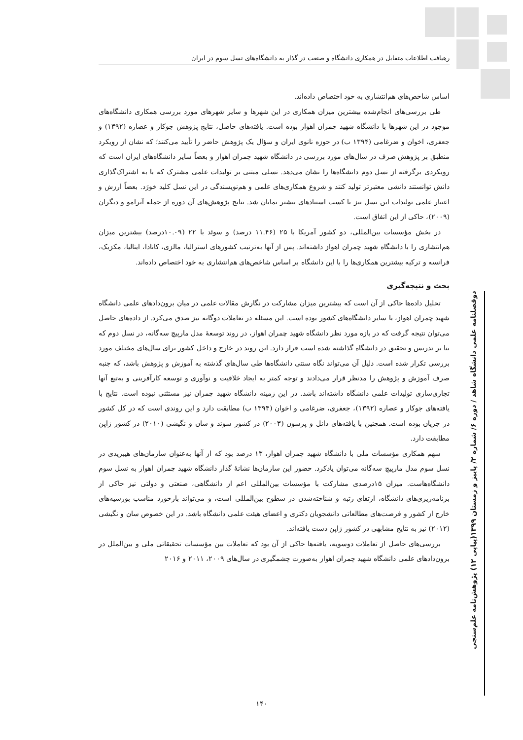رهیافت اطلاعات متقابل در همکاری دانشگاه و صنعت در گذار به دانشگاه‌های نسل سوم در ایران
اساس شاخص‌های هم‌انتشاری به خود اختصاص داده‌اند.
طی بررسی‌های انجام‌شده بیشترین میزان همکاری در این شهرها و سایر شهرهای مورد بررسی همکاری دانشگاه‌های موجود در این شهرها با دانشگاه شهید چمران اهواز بوده است. یافته‌های حاصل، نتایج پژوهش جوکار و عصاره (۱۳۹۲) و جعفری، اخوان و ضرغامی (۱۳۹۴ ب) در حوزه نانوی ایران و سؤال یک پژوهش حاضر را تأیید می‌کنند؛ که نشان از رویکرد منطبق بر پژوهش صرف در سال‌های مورد بررسی در دانشگاه شهید چمران اهواز و بعضاً سایر دانشگاه‌های ایران است که رویکردی برگرفته از نسل دوم دانشگاه‌ها را نشان می‌دهد. نسلی مبتنی بر تولیدات علمی مشترک که با به اشتراک‌گذاری دانش توانستند دانشی معتبرتر تولید کنند و شروع همکاری‌های علمی و هم‌نویسندگی در این نسل کلید خورَد. بعضاً ارزش و اعتبار علمی تولیدات این نسل نیز با کسب استنادهای بیشتر نمایان شد. نتایج پژوهش‌های آن دوره از جمله آبرامو و دیگران (۲۰۰۹)، حاکی از این اتفاق است.
در بخش مؤسسات بین‌المللی، دو کشور آمریکا با ۲۵ (۱۱.۴۶ درصد) و سوئد با ۲۲ (۱۰.۰۹درصد) بیشترین میزان هم‌انتشاری را با دانشگاه شهید چمران اهواز داشته‌اند. پس از آنها به‌ترتیب کشورهای استرالیا، مالزی، کانادا، ایتالیا، مکزیک، فرانسه و ترکیه بیشترین همکاری‌ها را با این دانشگاه بر اساس شاخص‌های هم‌انتشاری به خود اختصاص داده‌اند.
بحث و نتیجه‌گیری
تحلیل داده‌ها حاکی از آن است که بیشترین میزان مشارکت در نگارش مقالات علمی در میان برون‌دادهای علمی دانشگاه شهید چمران اهواز، با سایر دانشگاه‌های کشور بوده است. این مسئله در تعاملات دوگانه نیز صدق می‌کرد. از داده‌های حاصل می‌توان نتیجه گرفت که در بازه مورد نظر دانشگاه شهید چمران اهواز، در روند توسعهٔ مدل مارپیچ سه‌گانه، در نسل دوم که بنا بر تدریس و تحقیق در دانشگاه گذاشته شده است قرار دارد. این روند در خارج و داخل کشور برای سال‌های مختلف مورد بررسی تکرار شده است. دلیل آن می‌تواند نگاه سنتی دانشگاه‌ها طی سال‌های گذشته به آموزش و پژوهش باشد، که جنبه صرف آموزش و پژوهش را مدنظر قرار می‌دادند و توجه کمتر به ایجاد خلاقیت و نوآوری و توسعه کارآفرینی و به‌تبع آنها تجاری‌سازی تولیدات علمی دانشگاه داشته‌اند باشد. در این زمینه دانشگاه شهید چمران نیز مستثنی نبوده است. نتایج با یافته‌های جوکار و عصاره (۱۳۹۲)، جعفری، ضرغامی و اخوان (۱۳۹۴ ب) مطابقت دارد و این روندی است که در کل کشور در جریان بوده است. همچنین با یافته‌های دانل و پرسون (۲۰۰۳) در کشور سوئد و سان و نگیشی (۲۰۱۰) در کشور ژاپن مطابقت دارد.
سهم همکاری مؤسسات ملی با دانشگاه شهید چمران اهواز، ۱۳ درصد بود که از آنها به‌عنوان سازمان‌های هیبریدی در نسل سوم مدل مارپیچ سه‌گانه می‌توان یادکرد. حضور این سازمان‌ها نشانهٔ گذار دانشگاه شهید چمران اهواز به نسل سوم دانشگاه‌هاست. میزان ۱۵درصدی مشارکت با مؤسسات بین‌المللی اعم از دانشگاهی، صنعتی و دولتی نیز حاکی از برنامه‌ریزی‌های دانشگاه، ارتقای رتبه و شناخته‌شدن در سطوح بین‌المللی است، و می‌تواند بازخورد مناسب بورسیه‌های خارج از کشور و فرصت‌های مطالعاتی دانشجویان دکتری و اعضای هیئت علمی دانشگاه باشد. در این خصوص سان و نگیشی (۲۰۱۲) نیز به نتایج مشابهی در کشور ژاپن دست یافته‌اند.
بررسی‌های حاصل از تعاملات دوسویه، یافته‌ها حاکی از آن بود که تعاملات بین مؤسسات تحقیقاتی ملی و بین‌الملل در برون‌دادهای علمی دانشگاه شهید چمران اهواز به‌صورت چشمگیری در سال‌های ۲۰۰۹، ۲۰۱۱ و ۲۰۱۶
دوفصلنامه علمی دانشگاه شاهد / دوره ۶/ شماره ۲/ پاییز و زمستان ۱۳۹۹(پیاپی ۱۲) پژوهش‌نامه علم‌سنجی
۱۴۰